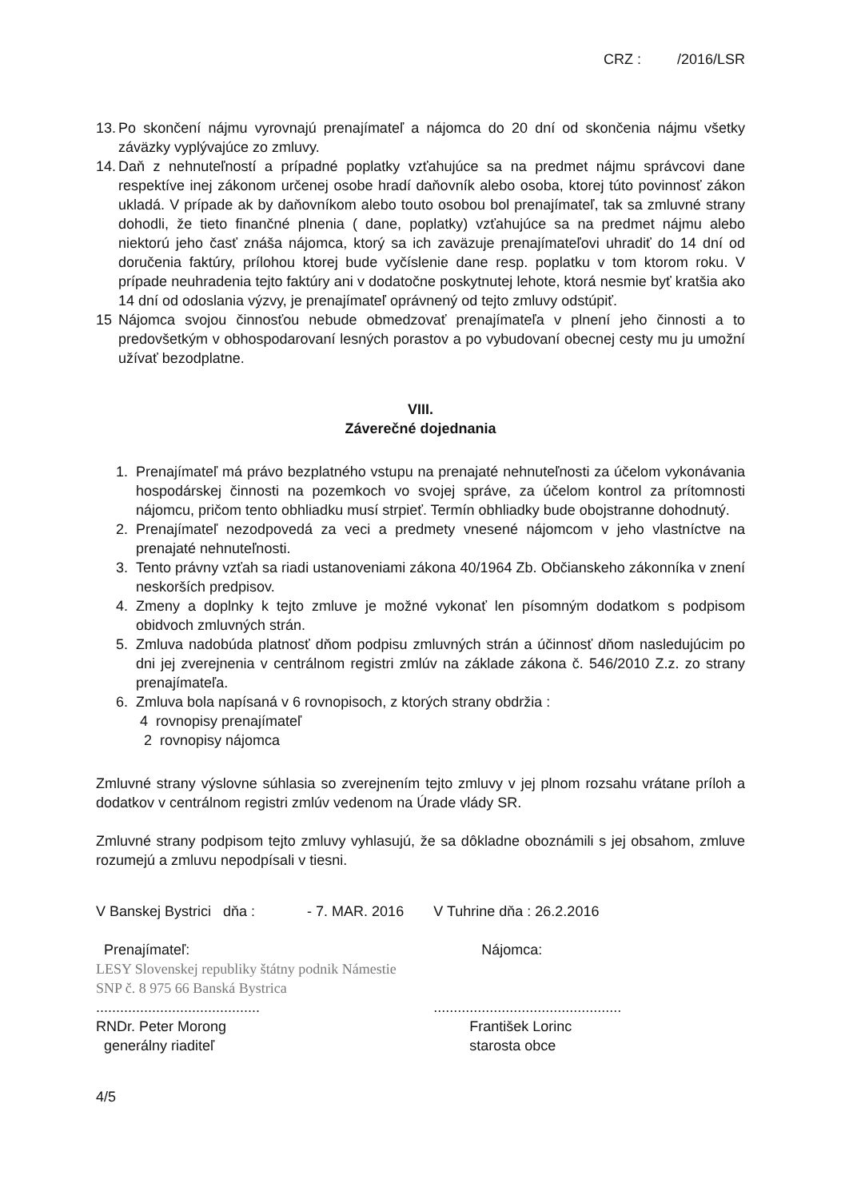CRZ : /2016/LSR
13. Po skončení nájmu vyrovnajú prenajímateľ a nájomca do 20 dní od skončenia nájmu všetky záväzky vyplývajúce zo zmluvy.
14. Daň z nehnuteľností a prípadné poplatky vzťahujúce sa na predmet nájmu správcovi dane respektíve inej zákonom určenej osobe hradí daňovník alebo osoba, ktorej túto povinnosť zákon ukladá. V prípade ak by daňovníkom alebo touto osobou bol prenajímateľ, tak sa zmluvné strany dohodli, že tieto finančné plnenia ( dane, poplatky) vzťahujúce sa na predmet nájmu alebo niektorú jeho časť znáša nájomca, ktorý sa ich zaväzuje prenajímateľovi uhradiť do 14 dní od doručenia faktúry, prílohou ktorej bude vyčíslenie dane resp. poplatku v tom ktorom roku. V prípade neuhradenia tejto faktúry ani v dodatočne poskytnutej lehote, ktorá nesmie byť kratšia ako 14 dní od odoslania výzvy, je prenajímateľ oprávnený od tejto zmluvy odstúpiť.
15 Nájomca svojou činnosťou nebude obmedzovať prenajímateľa v plnení jeho činnosti a to predovšetkým v obhospodarovaní lesných porastov a po vybudovaní obecnej cesty mu ju umožní užívať bezodplatne.
VIII.
Záverečné dojednania
1. Prenajímateľ má právo bezplatného vstupu na prenajaté nehnuteľnosti za účelom vykonávania hospodárskej činnosti na pozemkoch vo svojej správe, za účelom kontrol za prítomnosti nájomcu, pričom tento obhliadku musí strpieť. Termín obhliadky bude obojstranne dohodnutý.
2. Prenajímateľ nezodpovedá za veci a predmety vnesené nájomcom v jeho vlastníctve na prenajaté nehnuteľnosti.
3. Tento právny vzťah sa riadi ustanoveniami zákona 40/1964 Zb. Občianskeho zákonníka v znení neskorších predpisov.
4. Zmeny a doplnky k tejto zmluve je možné vykonať len písomným dodatkom s podpisom obidvoch zmluvných strán.
5. Zmluva nadobúda platnosť dňom podpisu zmluvných strán a účinnosť dňom nasledujúcim po dni jej zverejnenia v centrálnom registri zmlúv na základe zákona č. 546/2010 Z.z. zo strany prenajímateľa.
6. Zmluva bola napísaná v 6 rovnopisoch, z ktorých strany obdržia :
4 rovnopisy prenajímateľ
2 rovnopisy nájomca
Zmluvné strany výslovne súhlasia so zverejnením tejto zmluvy v jej plnom rozsahu vrátane príloh a dodatkov v centrálnom registri zmlúv vedenom na Úrade vlády SR.
Zmluvné strany podpisom tejto zmluvy vyhlasujú, že sa dôkladne oboznámili s jej obsahom, zmluve rozumejú a zmluvu nepodpísali v tiesni.
V Banskej Bystrici dňa : - 7. MAR. 2016
Prenajímateľ:
LESY Slovenskej republiky štátny podnik Námestie SNP č. 8 975 66 Banská Bystrica
.........................................
RNDr. Peter Morong
generálny riaditeľ
V Tuhrine dňa : 26.2.2016
Nájomca:
...............................................
František Lorinc
starosta obce
4/5